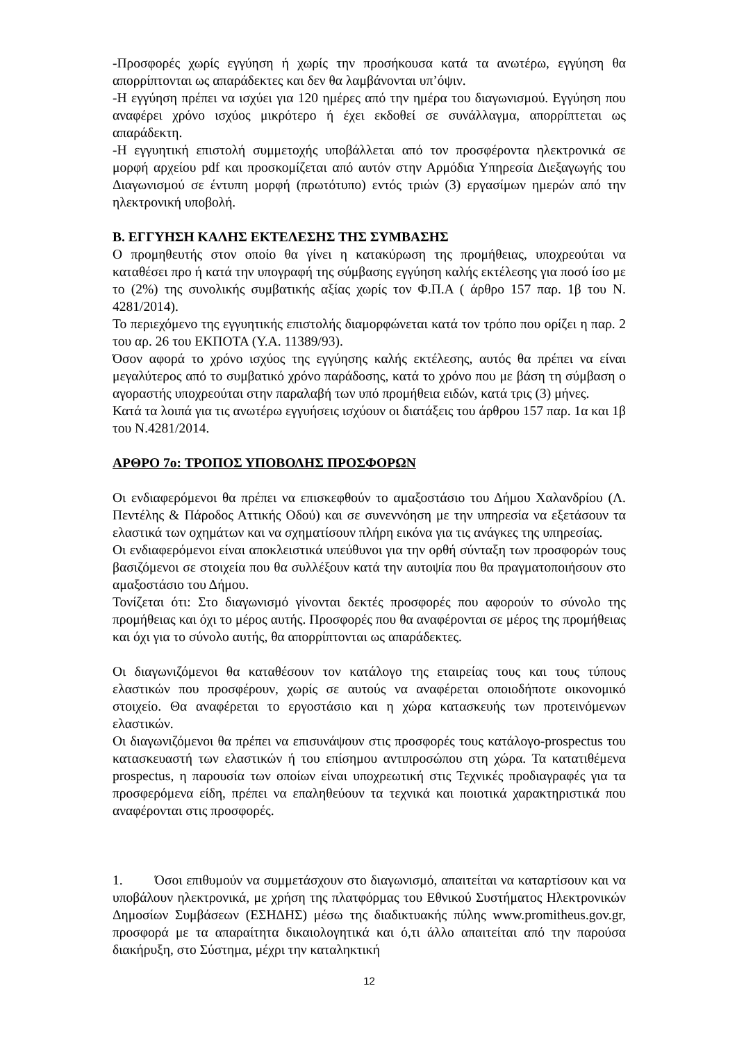-Προσφορές χωρίς εγγύηση ή χωρίς την προσήκουσα κατά τα ανωτέρω, εγγύηση θα απορρίπτονται ως απαράδεκτες και δεν θα λαμβάνονται υπ’όψιν.
-Η εγγύηση πρέπει να ισχύει για 120 ημέρες από την ημέρα του διαγωνισμού. Εγγύηση που αναφέρει χρόνο ισχύος μικρότερο ή έχει εκδοθεί σε συνάλλαγμα, απορρίπτεται ως απαράδεκτη.
-Η εγγυητική επιστολή συμμετοχής υποβάλλεται από τον προσφέροντα ηλεκτρονικά σε μορφή αρχείου pdf και προσκομίζεται από αυτόν στην Αρμόδια Υπηρεσία Διεξαγωγής του Διαγωνισμού σε έντυπη μορφή (πρωτότυπο) εντός τριών (3) εργασίμων ημερών από την ηλεκτρονική υποβολή.
Β. ΕΓΓΥΗΣΗ ΚΑΛΗΣ ΕΚΤΕΛΕΣΗΣ ΤΗΣ ΣΥΜΒΑΣΗΣ
Ο προμηθευτής στον οποίο θα γίνει η κατακύρωση της προμήθειας, υποχρεούται να καταθέσει προ ή κατά την υπογραφή της σύμβασης εγγύηση καλής εκτέλεσης για ποσό ίσο με το (2%) της συνολικής συμβατικής αξίας χωρίς τον Φ.Π.Α ( άρθρο 157 παρ. 1β του Ν. 4281/2014).
Το περιεχόμενο της εγγυητικής επιστολής διαμορφώνεται κατά τον τρόπο που ορίζει η παρ. 2 του αρ. 26 του ΕΚΠΟΤΑ (Υ.Α. 11389/93).
Όσον αφορά το χρόνο ισχύος της εγγύησης καλής εκτέλεσης, αυτός θα πρέπει να είναι μεγαλύτερος από το συμβατικό χρόνο παράδοσης, κατά το χρόνο που με βάση τη σύμβαση ο αγοραστής υποχρεούται στην παραλαβή των υπό προμήθεια ειδών, κατά τρις (3) μήνες.
Κατά τα λοιπά για τις ανωτέρω εγγυήσεις ισχύουν οι διατάξεις του άρθρου 157 παρ. 1α και 1β του Ν.4281/2014.
ΑΡΘΡΟ 7ο: ΤΡΟΠΟΣ ΥΠΟΒΟΛΗΣ ΠΡΟΣΦΟΡΩΝ
Οι ενδιαφερόμενοι θα πρέπει να επισκεφθούν το αμαξοστάσιο του Δήμου Χαλανδρίου (Λ. Πεντέλης & Πάροδος Αττικής Οδού) και σε συνεννόηση με την υπηρεσία να εξετάσουν τα ελαστικά των οχημάτων και να σχηματίσουν πλήρη εικόνα για τις ανάγκες της υπηρεσίας.
Οι ενδιαφερόμενοι είναι αποκλειστικά υπεύθυνοι για την ορθή σύνταξη των προσφορών τους βασιζόμενοι σε στοιχεία που θα συλλέξουν κατά την αυτοψία που θα πραγματοποιήσουν στο αμαξοστάσιο του Δήμου.
Τονίζεται ότι: Στο διαγωνισμό γίνονται δεκτές προσφορές που αφορούν το σύνολο της προμήθειας και όχι το μέρος αυτής. Προσφορές που θα αναφέρονται σε μέρος της προμήθειας και όχι για το σύνολο αυτής, θα απορρίπτονται ως απαράδεκτες.
Οι διαγωνιζόμενοι θα καταθέσουν τον κατάλογο της εταιρείας τους και τους τύπους ελαστικών που προσφέρουν, χωρίς σε αυτούς να αναφέρεται οποιοδήποτε οικονομικό στοιχείο. Θα αναφέρεται το εργοστάσιο και η χώρα κατασκευής των προτεινόμενων ελαστικών.
Οι διαγωνιζόμενοι θα πρέπει να επισυνάψουν στις προσφορές τους κατάλογο-prospectus του κατασκευαστή των ελαστικών ή του επίσημου αντιπροσώπου στη χώρα. Τα κατατιθέμενα prospectus, η παρουσία των οποίων είναι υποχρεωτική στις Τεχνικές προδιαγραφές για τα προσφερόμενα είδη, πρέπει να επαληθεύουν τα τεχνικά και ποιοτικά χαρακτηριστικά που αναφέρονται στις προσφορές.
1. Όσοι επιθυμούν να συμμετάσχουν στο διαγωνισμό, απαιτείται να καταρτίσουν και να υποβάλουν ηλεκτρονικά, με χρήση της πλατφόρμας του Εθνικού Συστήματος Ηλεκτρονικών Δημοσίων Συμβάσεων (ΕΣΗΔΗΣ) μέσω της διαδικτυακής πύλης www.promitheus.gov.gr, προσφορά με τα απαραίτητα δικαιολογητικά και ό,τι άλλο απαιτείται από την παρούσα διακήρυξη, στο Σύστημα, μέχρι την καταληκτική
12